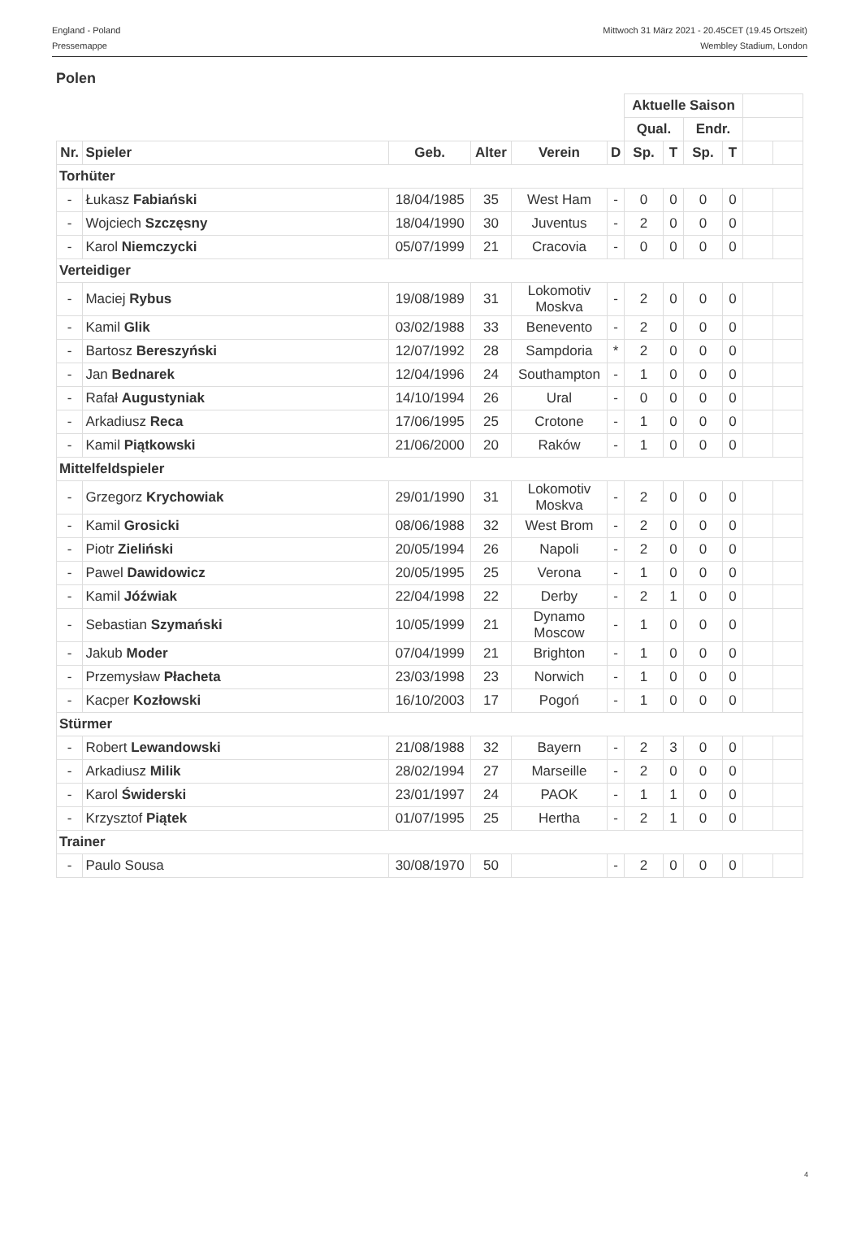England - Poland
Pressemappe
Mittwoch 31 März 2021 - 20.45CET (19.45 Ortszeit)
Wembley Stadium, London
Polen
| | | | | | | Aktuelle Saison | | | | | |
| | | | | | | Qual. | | Endr. | | | |
| Nr. | Spieler | Geb. | Alter | Verein | D | Sp. | T | Sp. | T | | |
| Torhüter | | | | | | | | | | | |
| - | Łukasz Fabiański | 18/04/1985 | 35 | West Ham | - | 0 | 0 | 0 | 0 | | |
| - | Wojciech Szczęsny | 18/04/1990 | 30 | Juventus | - | 2 | 0 | 0 | 0 | | |
| - | Karol Niemczycki | 05/07/1999 | 21 | Cracovia | - | 0 | 0 | 0 | 0 | | |
| Verteidiger | | | | | | | | | | | |
| - | Maciej Rybus | 19/08/1989 | 31 | Lokomotiv Moskva | - | 2 | 0 | 0 | 0 | | |
| - | Kamil Glik | 03/02/1988 | 33 | Benevento | - | 2 | 0 | 0 | 0 | | |
| - | Bartosz Bereszyński | 12/07/1992 | 28 | Sampdoria | * | 2 | 0 | 0 | 0 | | |
| - | Jan Bednarek | 12/04/1996 | 24 | Southampton | - | 1 | 0 | 0 | 0 | | |
| - | Rafał Augustyniak | 14/10/1994 | 26 | Ural | - | 0 | 0 | 0 | 0 | | |
| - | Arkadiusz Reca | 17/06/1995 | 25 | Crotone | - | 1 | 0 | 0 | 0 | | |
| - | Kamil Piątkowski | 21/06/2000 | 20 | Raków | - | 1 | 0 | 0 | 0 | | |
| Mittelfeldspieler | | | | | | | | | | | |
| - | Grzegorz Krychowiak | 29/01/1990 | 31 | Lokomotiv Moskva | - | 2 | 0 | 0 | 0 | | |
| - | Kamil Grosicki | 08/06/1988 | 32 | West Brom | - | 2 | 0 | 0 | 0 | | |
| - | Piotr Zieliński | 20/05/1994 | 26 | Napoli | - | 2 | 0 | 0 | 0 | | |
| - | Pawel Dawidowicz | 20/05/1995 | 25 | Verona | - | 1 | 0 | 0 | 0 | | |
| - | Kamil Jóźwiak | 22/04/1998 | 22 | Derby | - | 2 | 1 | 0 | 0 | | |
| - | Sebastian Szymański | 10/05/1999 | 21 | Dynamo Moscow | - | 1 | 0 | 0 | 0 | | |
| - | Jakub Moder | 07/04/1999 | 21 | Brighton | - | 1 | 0 | 0 | 0 | | |
| - | Przemysław Płacheta | 23/03/1998 | 23 | Norwich | - | 1 | 0 | 0 | 0 | | |
| - | Kacper Kozłowski | 16/10/2003 | 17 | Pogoń | - | 1 | 0 | 0 | 0 | | |
| Stürmer | | | | | | | | | | | |
| - | Robert Lewandowski | 21/08/1988 | 32 | Bayern | - | 2 | 3 | 0 | 0 | | |
| - | Arkadiusz Milik | 28/02/1994 | 27 | Marseille | - | 2 | 0 | 0 | 0 | | |
| - | Karol Świderski | 23/01/1997 | 24 | PAOK | - | 1 | 1 | 0 | 0 | | |
| - | Krzysztof Piątek | 01/07/1995 | 25 | Hertha | - | 2 | 1 | 0 | 0 | | |
| Trainer | | | | | | | | | | | |
| - | Paulo Sousa | 30/08/1970 | 50 | | - | 2 | 0 | 0 | 0 | | |
4